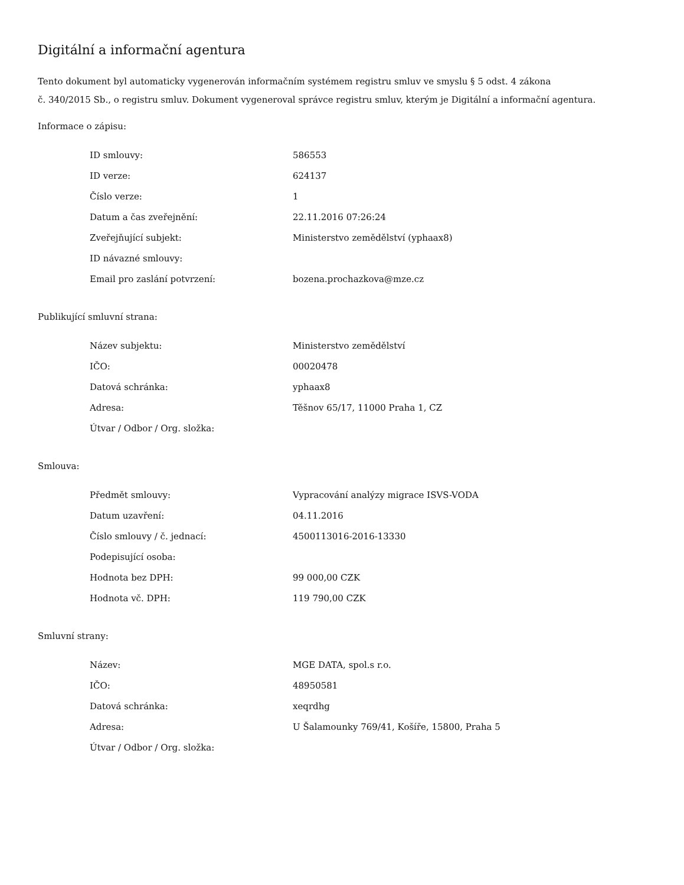Digitální a informační agentura
Tento dokument byl automaticky vygenerován informačním systémem registru smluv ve smyslu § 5 odst. 4 zákona
č. 340/2015 Sb., o registru smluv. Dokument vygeneroval správce registru smluv, kterým je Digitální a informační agentura.
Informace o zápisu:
| ID smlouvy: | 586553 |
| ID verze: | 624137 |
| Číslo verze: | 1 |
| Datum a čas zveřejnění: | 22.11.2016 07:26:24 |
| Zveřejňující subjekt: | Ministerstvo zemědělství (yphaax8) |
| ID návazné smlouvy: | |
| Email pro zaslání potvrzení: | bozena.prochazkova@mze.cz |
Publikující smluvní strana:
| Název subjektu: | Ministerstvo zemědělství |
| IČO: | 00020478 |
| Datová schránka: | yphaax8 |
| Adresa: | Těšnov 65/17, 11000 Praha 1, CZ |
| Útvar / Odbor / Org. složka: | |
Smlouva:
| Předmět smlouvy: | Vypracování analýzy migrace ISVS-VODA |
| Datum uzavření: | 04.11.2016 |
| Číslo smlouvy / č. jednací: | 4500113016-2016-13330 |
| Podepisující osoba: | |
| Hodnota bez DPH: | 99 000,00 CZK |
| Hodnota vč. DPH: | 119 790,00 CZK |
Smluvní strany:
| Název: | MGE DATA, spol.s r.o. |
| IČO: | 48950581 |
| Datová schránka: | xeqrdhg |
| Adresa: | U Šalamounky 769/41, Košíře, 15800, Praha 5 |
| Útvar / Odbor / Org. složka: | |